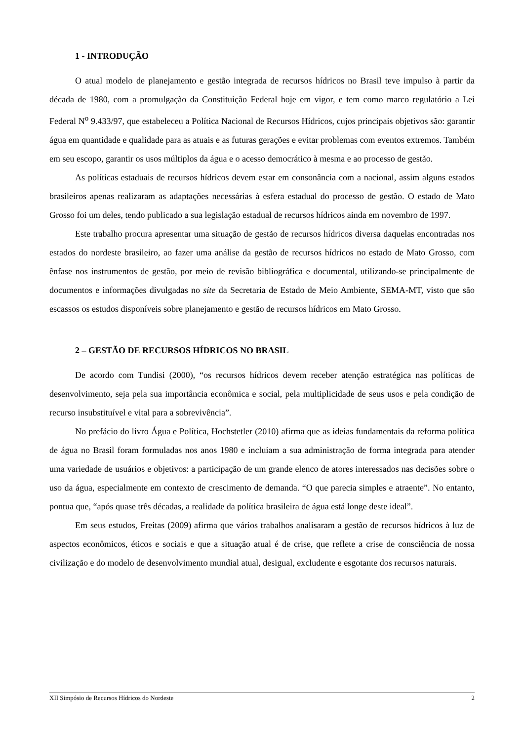1 - INTRODUÇÃO
O atual modelo de planejamento e gestão integrada de recursos hídricos no Brasil teve impulso à partir da década de 1980, com a promulgação da Constituição Federal hoje em vigor, e tem como marco regulatório a Lei Federal N<sup>o</sup> 9.433/97, que estabeleceu a Política Nacional de Recursos Hídricos, cujos principais objetivos são: garantir água em quantidade e qualidade para as atuais e as futuras gerações e evitar problemas com eventos extremos. Também em seu escopo, garantir os usos múltiplos da água e o acesso democrático à mesma e ao processo de gestão.
As políticas estaduais de recursos hídricos devem estar em consonância com a nacional, assim alguns estados brasileiros apenas realizaram as adaptações necessárias à esfera estadual do processo de gestão. O estado de Mato Grosso foi um deles, tendo publicado a sua legislação estadual de recursos hídricos ainda em novembro de 1997.
Este trabalho procura apresentar uma situação de gestão de recursos hídricos diversa daquelas encontradas nos estados do nordeste brasileiro, ao fazer uma análise da gestão de recursos hídricos no estado de Mato Grosso, com ênfase nos instrumentos de gestão, por meio de revisão bibliográfica e documental, utilizando-se principalmente de documentos e informações divulgadas no site da Secretaria de Estado de Meio Ambiente, SEMA-MT, visto que são escassos os estudos disponíveis sobre planejamento e gestão de recursos hídricos em Mato Grosso.
2 – GESTÃO DE RECURSOS HÍDRICOS NO BRASIL
De acordo com Tundisi (2000), “os recursos hídricos devem receber atenção estratégica nas políticas de desenvolvimento, seja pela sua importância econômica e social, pela multiplicidade de seus usos e pela condição de recurso insubstituível e vital para a sobrevivência”.
No prefácio do livro Água e Política, Hochstetler (2010) afirma que as ideias fundamentais da reforma política de água no Brasil foram formuladas nos anos 1980 e incluiam a sua administração de forma integrada para atender uma variedade de usuários e objetivos: a participação de um grande elenco de atores interessados nas decisões sobre o uso da água, especialmente em contexto de crescimento de demanda. “O que parecia simples e atraente”. No entanto, pontua que, “após quase três décadas, a realidade da política brasileira de água está longe deste ideal”.
Em seus estudos, Freitas (2009) afirma que vários trabalhos analisaram a gestão de recursos hídricos à luz de aspectos econômicos, éticos e sociais e que a situação atual é de crise, que reflete a crise de consciência de nossa civilização e do modelo de desenvolvimento mundial atual, desigual, excludente e esgotante dos recursos naturais.
XII Simpósio de Recursos Hídricos do Nordeste 2